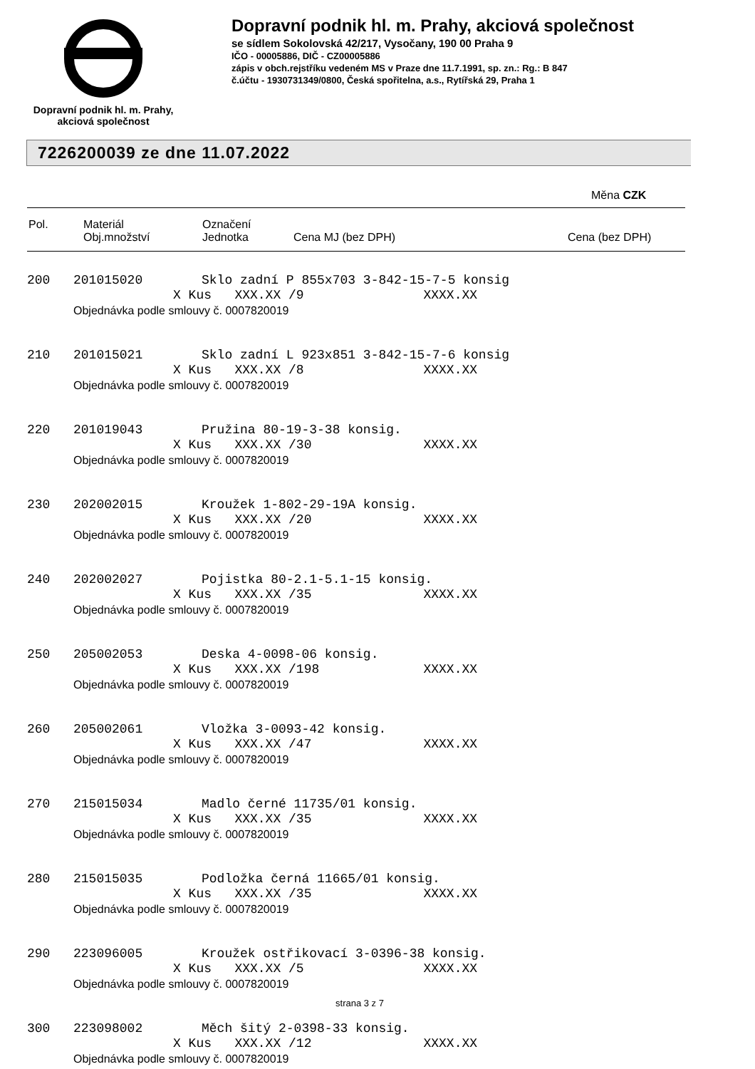Dopravní podnik hl. m. Prahy,
akciová společnost
Dopravní podnik hl. m. Prahy, akciová společnost
se sídlem Sokolovská 42/217, Vysočany, 190 00 Praha 9
IČO - 00005886, DIČ - CZ00005886
zápis v obch.rejstříku vedeném MS v Praze dne 11.7.1991, sp. zn.: Rg.: B 847
č.účtu - 1930731349/0800, Česká spořitelna, a.s., Rytířská 29, Praha 1
7226200039 ze dne 11.07.2022
Měna CZK
Pol. Materiál
Obj.množství
Označení
Jednotka
Cena MJ (bez DPH)
Cena (bez DPH)
| 200 | 201015020 | Sklo zadní P 855x703 3-842-15-7-5 konsig | |
| | X Kus XXX.XX /9 | | XXXX.XX |
| | Objednávka podle smlouvy č. 0007820019 | | |
| 210 | 201015021 | Sklo zadní L 923x851 3-842-15-7-6 konsig | |
| | X Kus XXX.XX /8 | | XXXX.XX |
| | Objednávka podle smlouvy č. 0007820019 | | |
| 220 | 201019043 | Pružina 80-19-3-38 konsig. | |
| | X Kus XXX.XX /30 | | XXXX.XX |
| | Objednávka podle smlouvy č. 0007820019 | | |
| 230 | 202002015 | Kroužek 1-802-29-19A konsig. | |
| | X Kus XXX.XX /20 | | XXXX.XX |
| | Objednávka podle smlouvy č. 0007820019 | | |
| 240 | 202002027 | Pojistka 80-2.1-5.1-15 konsig. | |
| | X Kus XXX.XX /35 | | XXXX.XX |
| | Objednávka podle smlouvy č. 0007820019 | | |
| 250 | 205002053 | Deska 4-0098-06 konsig. | |
| | X Kus XXX.XX /198 | | XXXX.XX |
| | Objednávka podle smlouvy č. 0007820019 | | |
| 260 | 205002061 | Vložka 3-0093-42 konsig. | |
| | X Kus XXX.XX /47 | | XXXX.XX |
| | Objednávka podle smlouvy č. 0007820019 | | |
| 270 | 215015034 | Madlo černé 11735/01 konsig. | |
| | X Kus XXX.XX /35 | | XXXX.XX |
| | Objednávka podle smlouvy č. 0007820019 | | |
| 280 | 215015035 | Podložka černá 11665/01 konsig. | |
| | X Kus XXX.XX /35 | | XXXX.XX |
| | Objednávka podle smlouvy č. 0007820019 | | |
| 290 | 223096005 | Kroužek ostřikovací 3-0396-38 konsig. | |
| | X Kus XXX.XX /5 | | XXXX.XX |
| | Objednávka podle smlouvy č. 0007820019 | | |
| 300 | 223098002 | Měch šitý 2-0398-33 konsig. | |
| | X Kus XXX.XX /12 | | XXXX.XX |
| | Objednávka podle smlouvy č. 0007820019 | | |
strana 3 z 7